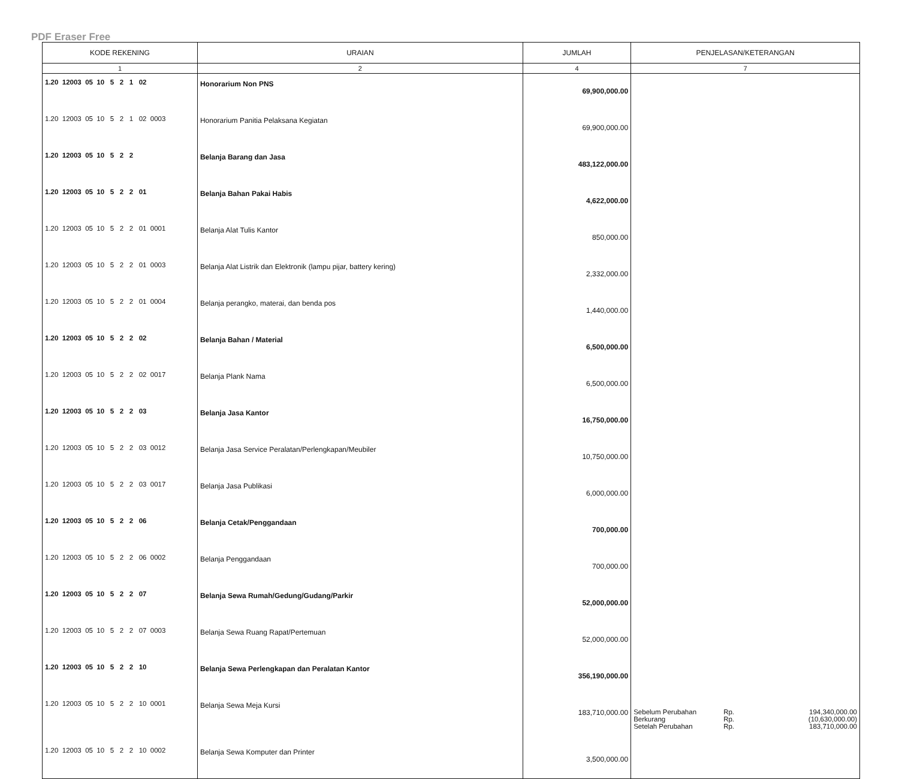PDF Eraser Free
| KODE REKENING | URAIAN | JUMLAH | PENJELASAN/KETERANGAN |
| --- | --- | --- | --- |
| 1 | 2 | 4 | 7 |
| 1.20 12003 05 10 5 2 1 02 | Honorarium Non PNS | 69,900,000.00 | |
| 1.20 12003 05 10 5 2 1 02 0003 | Honorarium Panitia Pelaksana Kegiatan | 69,900,000.00 | |
| 1.20 12003 05 10 5 2 2 | Belanja Barang dan Jasa | 483,122,000.00 | |
| 1.20 12003 05 10 5 2 2 01 | Belanja Bahan Pakai Habis | 4,622,000.00 | |
| 1.20 12003 05 10 5 2 2 01 0001 | Belanja Alat Tulis Kantor | 850,000.00 | |
| 1.20 12003 05 10 5 2 2 01 0003 | Belanja Alat Listrik dan Elektronik (lampu pijar, battery kering) | 2,332,000.00 | |
| 1.20 12003 05 10 5 2 2 01 0004 | Belanja perangko, materai, dan benda pos | 1,440,000.00 | |
| 1.20 12003 05 10 5 2 2 02 | Belanja Bahan / Material | 6,500,000.00 | |
| 1.20 12003 05 10 5 2 2 02 0017 | Belanja Plank Nama | 6,500,000.00 | |
| 1.20 12003 05 10 5 2 2 03 | Belanja Jasa Kantor | 16,750,000.00 | |
| 1.20 12003 05 10 5 2 2 03 0012 | Belanja Jasa Service Peralatan/Perlengkapan/Meubiler | 10,750,000.00 | |
| 1.20 12003 05 10 5 2 2 03 0017 | Belanja Jasa Publikasi | 6,000,000.00 | |
| 1.20 12003 05 10 5 2 2 06 | Belanja Cetak/Penggandaan | 700,000.00 | |
| 1.20 12003 05 10 5 2 2 06 0002 | Belanja Penggandaan | 700,000.00 | |
| 1.20 12003 05 10 5 2 2 07 | Belanja Sewa Rumah/Gedung/Gudang/Parkir | 52,000,000.00 | |
| 1.20 12003 05 10 5 2 2 07 0003 | Belanja Sewa Ruang Rapat/Pertemuan | 52,000,000.00 | |
| 1.20 12003 05 10 5 2 2 10 | Belanja Sewa Perlengkapan dan Peralatan Kantor | 356,190,000.00 | |
| 1.20 12003 05 10 5 2 2 10 0001 | Belanja Sewa Meja Kursi | 183,710,000.00 | Sebelum Perubahan Rp. 194,340,000.00 Berkurang Rp. (10,630,000.00) Setelah Perubahan Rp. 183,710,000.00 |
| 1.20 12003 05 10 5 2 2 10 0002 | Belanja Sewa Komputer dan Printer | 3,500,000.00 | |